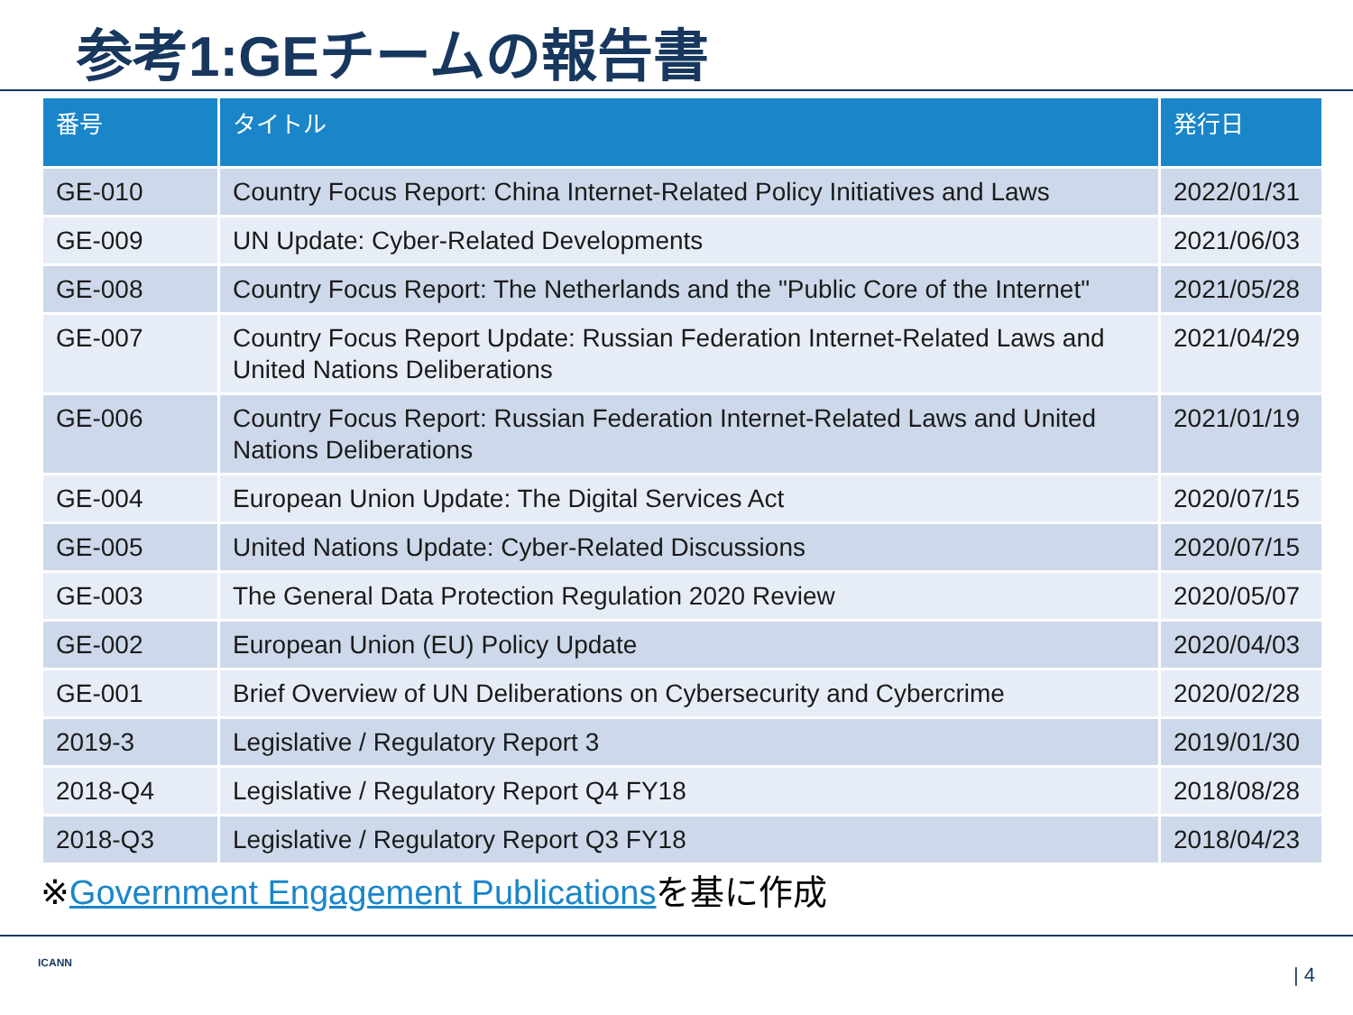参考1:GEチームの報告書
| 番号 | タイトル | 発行日 |
| --- | --- | --- |
| GE-010 | Country Focus Report: China Internet-Related Policy Initiatives and Laws | 2022/01/31 |
| GE-009 | UN Update: Cyber-Related Developments | 2021/06/03 |
| GE-008 | Country Focus Report: The Netherlands and the "Public Core of the Internet" | 2021/05/28 |
| GE-007 | Country Focus Report Update: Russian Federation Internet-Related Laws and United Nations Deliberations | 2021/04/29 |
| GE-006 | Country Focus Report: Russian Federation Internet-Related Laws and United Nations Deliberations | 2021/01/19 |
| GE-004 | European Union Update: The Digital Services Act | 2020/07/15 |
| GE-005 | United Nations Update: Cyber-Related Discussions | 2020/07/15 |
| GE-003 | The General Data Protection Regulation 2020 Review | 2020/05/07 |
| GE-002 | European Union (EU) Policy Update | 2020/04/03 |
| GE-001 | Brief Overview of UN Deliberations on Cybersecurity and Cybercrime | 2020/02/28 |
| 2019-3 | Legislative / Regulatory Report 3 | 2019/01/30 |
| 2018-Q4 | Legislative / Regulatory Report Q4 FY18 | 2018/08/28 |
| 2018-Q3 | Legislative / Regulatory Report Q3 FY18 | 2018/04/23 |
※Government Engagement Publicationsを基に作成
ICANN
| 4